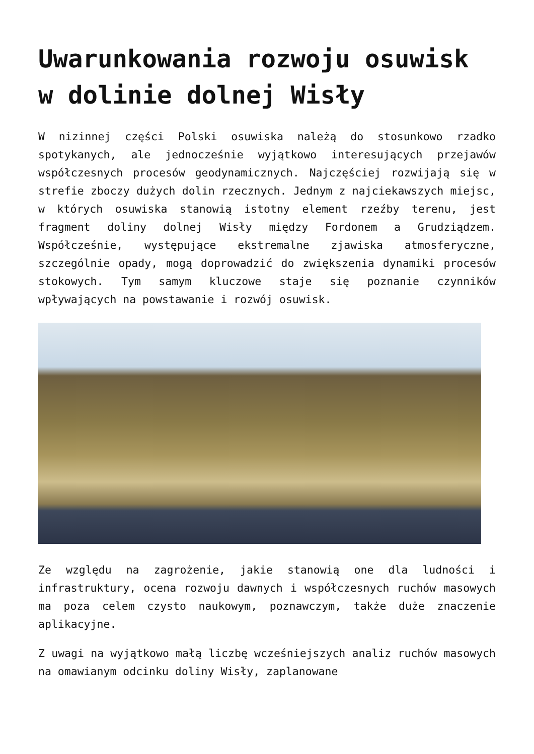Uwarunkowania rozwoju osuwisk w dolinie dolnej Wisły
W nizinnej części Polski osuwiska należą do stosunkowo rzadko spotykanych, ale jednocześnie wyjątkowo interesujących przejawów współczesnych procesów geodynamicznych. Najczęściej rozwijają się w strefie zboczy dużych dolin rzecznych. Jednym z najciekawszych miejsc, w których osuwiska stanowią istotny element rzeźby terenu, jest fragment doliny dolnej Wisły między Fordonem a Grudziądzem. Współcześnie, występujące ekstremalne zjawiska atmosferyczne, szczególnie opady, mogą doprowadzić do zwiększenia dynamiki procesów stokowych. Tym samym kluczowe staje się poznanie czynników wpływających na powstawanie i rozwój osuwisk.
Ze względu na zagrożenie, jakie stanowią one dla ludności i infrastruktury, ocena rozwoju dawnych i współczesnych ruchów masowych ma poza celem czysto naukowym, poznawczym, także duże znaczenie aplikacyjne.
Z uwagi na wyjątkowo małą liczbę wcześniejszych analiz ruchów masowych na omawianym odcinku doliny Wisły, zaplanowane